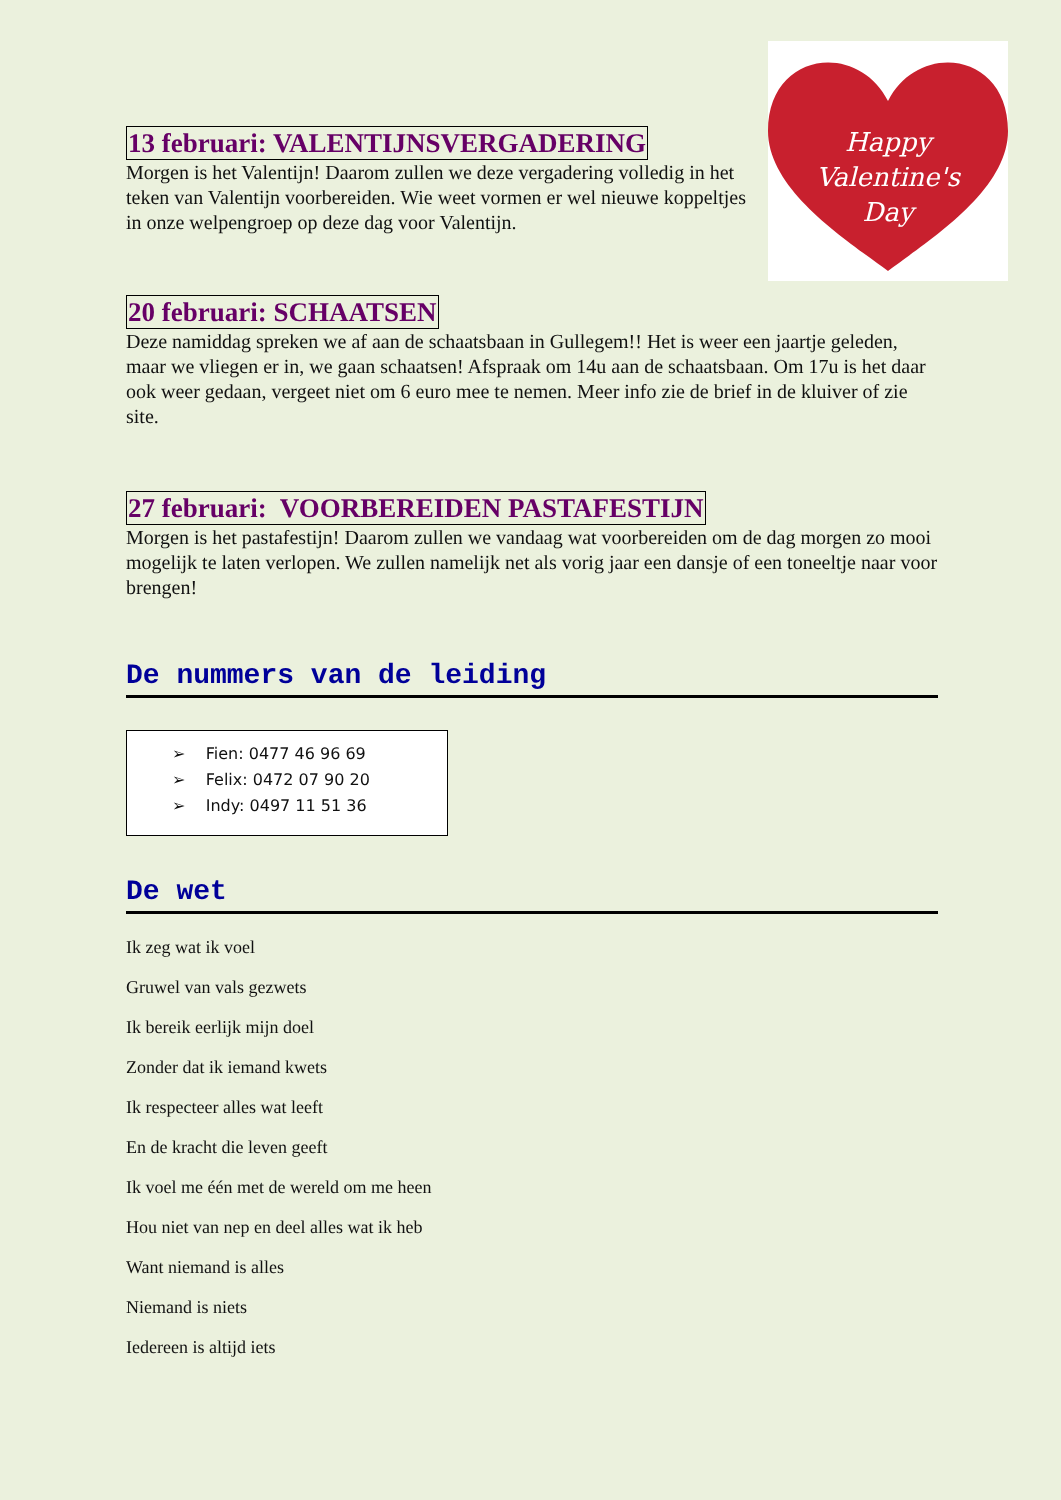Happy
Valentine's
Day
13 februari: VALENTIJNSVERGADERING
Morgen is het Valentijn! Daarom zullen we deze vergadering volledig in het teken van Valentijn voorbereiden. Wie weet vormen er wel nieuwe koppeltjes in onze welpengroep op deze dag voor Valentijn.
20 februari: SCHAATSEN
Deze namiddag spreken we af aan de schaatsbaan in Gullegem!! Het is weer een jaartje geleden, maar we vliegen er in, we gaan schaatsen! Afspraak om 14u aan de schaatsbaan. Om 17u is het daar ook weer gedaan, vergeet niet om 6 euro mee te nemen. Meer info zie de brief in de kluiver of zie site.
27 februari: VOORBEREIDEN PASTAFESTIJN
Morgen is het pastafestijn! Daarom zullen we vandaag wat voorbereiden om de dag morgen zo mooi mogelijk te laten verlopen. We zullen namelijk net als vorig jaar een dansje of een toneeltje naar voor brengen!
De nummers van de leiding
➢ Fien: 0477 46 96 69
➢ Felix: 0472 07 90 20
➢ Indy: 0497 11 51 36
De wet
Ik zeg wat ik voel
Gruwel van vals gezwets
Ik bereik eerlijk mijn doel
Zonder dat ik iemand kwets
Ik respecteer alles wat leeft
En de kracht die leven geeft
Ik voel me één met de wereld om me heen
Hou niet van nep en deel alles wat ik heb
Want niemand is alles
Niemand is niets
Iedereen is altijd iets